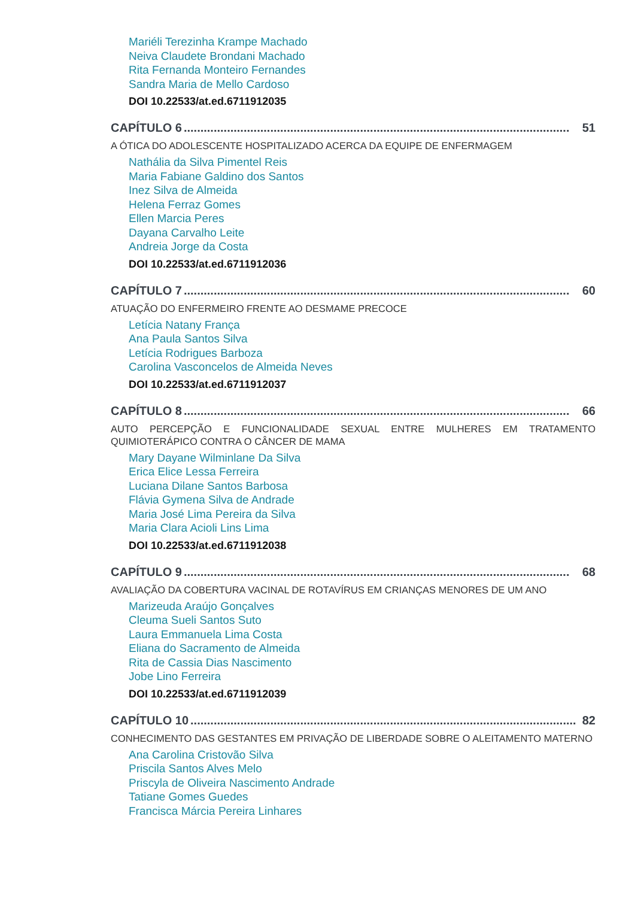Mariéli Terezinha Krampe Machado
Neiva Claudete Brondani Machado
Rita Fernanda Monteiro Fernandes
Sandra Maria de Mello Cardoso
DOI 10.22533/at.ed.6711912035
CAPÍTULO 6.................................................................................................................... 51
A ÓTICA DO ADOLESCENTE HOSPITALIZADO ACERCA DA EQUIPE DE ENFERMAGEM
Nathália da Silva Pimentel Reis
Maria Fabiane Galdino dos Santos
Inez Silva de Almeida
Helena Ferraz Gomes
Ellen Marcia Peres
Dayana Carvalho Leite
Andreia Jorge da Costa
DOI 10.22533/at.ed.6711912036
CAPÍTULO 7.................................................................................................................... 60
ATUAÇÃO DO ENFERMEIRO FRENTE AO DESMAME PRECOCE
Letícia Natany França
Ana Paula Santos Silva
Letícia Rodrigues Barboza
Carolina Vasconcelos de Almeida Neves
DOI 10.22533/at.ed.6711912037
CAPÍTULO 8.................................................................................................................... 66
AUTO PERCEPÇÃO E FUNCIONALIDADE SEXUAL ENTRE MULHERES EM TRATAMENTO QUIMIOTERÁPICO CONTRA O CÂNCER DE MAMA
Mary Dayane Wilminlane Da Silva
Erica Elice Lessa Ferreira
Luciana Dilane Santos Barbosa
Flávia Gymena Silva de Andrade
Maria José Lima Pereira da Silva
Maria Clara Acioli Lins Lima
DOI 10.22533/at.ed.6711912038
CAPÍTULO 9.................................................................................................................... 68
AVALIAÇÃO DA COBERTURA VACINAL DE ROTAVÍRUS EM CRIANÇAS MENORES DE UM ANO
Marizeuda Araújo Gonçalves
Cleuma Sueli Santos Suto
Laura Emmanuela Lima Costa
Eliana do Sacramento de Almeida
Rita de Cassia Dias Nascimento
Jobe Lino Ferreira
DOI 10.22533/at.ed.6711912039
CAPÍTULO 10.................................................................................................................... 82
CONHECIMENTO DAS GESTANTES EM PRIVAÇÃO DE LIBERDADE SOBRE O ALEITAMENTO MATERNO
Ana Carolina Cristovão Silva
Priscila Santos Alves Melo
Priscyla de Oliveira Nascimento Andrade
Tatiane Gomes Guedes
Francisca Márcia Pereira Linhares